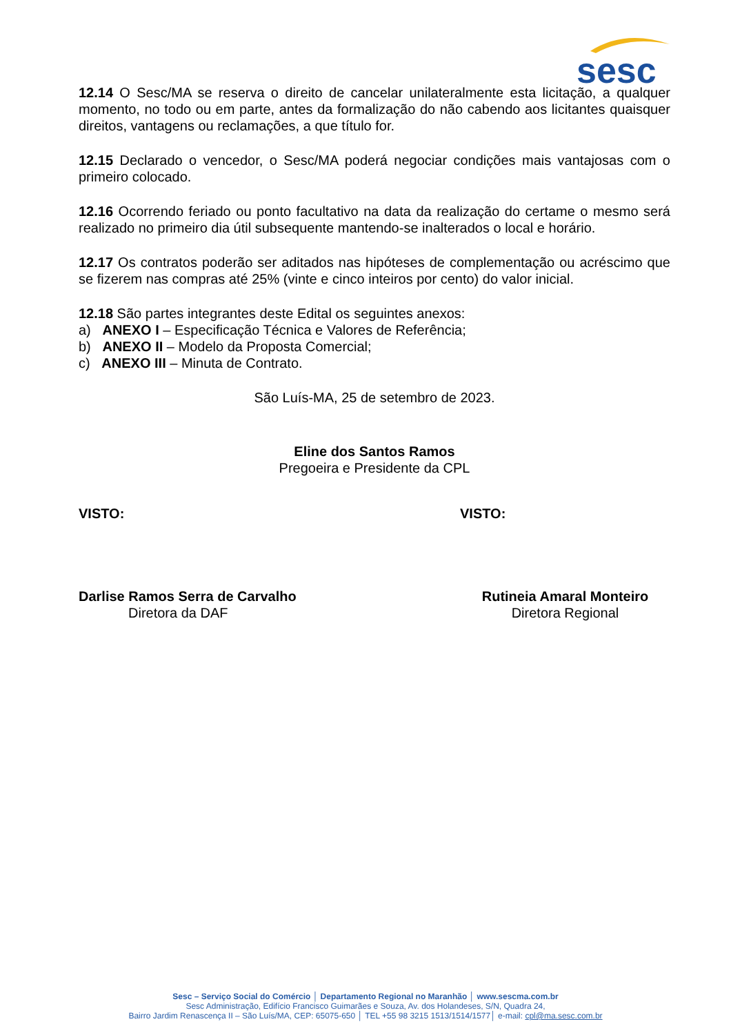sesc
12.14 O Sesc/MA se reserva o direito de cancelar unilateralmente esta licitação, a qualquer momento, no todo ou em parte, antes da formalização do não cabendo aos licitantes quaisquer direitos, vantagens ou reclamações, a que título for.
12.15 Declarado o vencedor, o Sesc/MA poderá negociar condições mais vantajosas com o primeiro colocado.
12.16 Ocorrendo feriado ou ponto facultativo na data da realização do certame o mesmo será realizado no primeiro dia útil subsequente mantendo-se inalterados o local e horário.
12.17 Os contratos poderão ser aditados nas hipóteses de complementação ou acréscimo que se fizerem nas compras até 25% (vinte e cinco inteiros por cento) do valor inicial.
12.18 São partes integrantes deste Edital os seguintes anexos:
a) ANEXO I – Especificação Técnica e Valores de Referência;
b) ANEXO II – Modelo da Proposta Comercial;
c) ANEXO III – Minuta de Contrato.
São Luís-MA, 25 de setembro de 2023.
Eline dos Santos Ramos
Pregoeira e Presidente da CPL
VISTO: VISTO:
Darlise Ramos Serra de Carvalho
Diretora da DAF
Rutineia Amaral Monteiro
Diretora Regional
Sesc – Serviço Social do Comércio │ Departamento Regional no Maranhão │ www.sescma.com.br
Sesc Administração, Edifício Francisco Guimarães e Souza, Av. dos Holandeses, S/N, Quadra 24,
Bairro Jardim Renascença II – São Luís/MA, CEP: 65075-650 │ TEL +55 98 3215 1513/1514/1577│ e-mail: cpl@ma.sesc.com.br